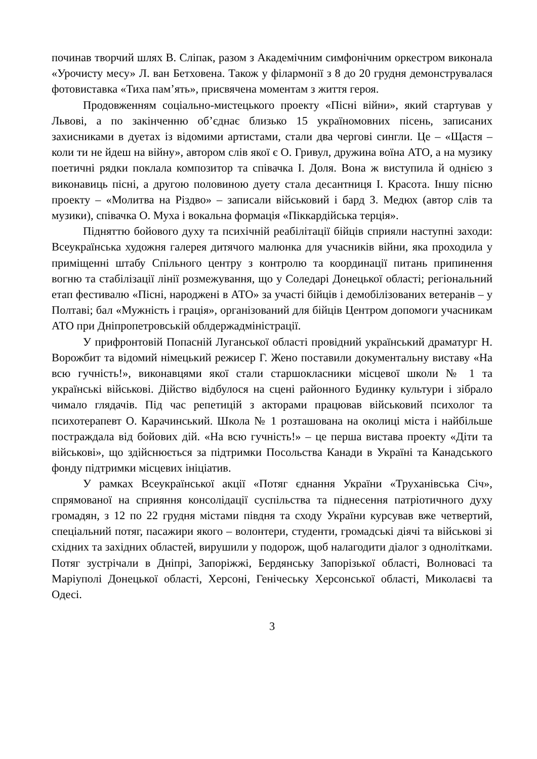починав творчий шлях В. Сліпак, разом з Академічним симфонічним оркестром виконала «Урочисту месу» Л. ван Бетховена. Також у філармонії з 8 до 20 грудня демонструвалася фотовиставка «Тиха пам’ять», присвячена моментам з життя героя.
Продовженням соціально-мистецького проекту «Пісні війни», який стартував у Львові, а по закінченню об’єднає близько 15 україномовних пісень, записаних захисниками в дуетах із відомими артистами, стали два чергові сингли. Це – «Щастя – коли ти не йдеш на війну», автором слів якої є О. Гривул, дружина воїна АТО, а на музику поетичні рядки поклала композитор та співачка І. Доля. Вона ж виступила й однією з виконавиць пісні, а другою половиною дуету стала десантниця І. Красота. Іншу пісню проекту – «Молитва на Різдво» – записали військовий і бард З. Медюх (автор слів та музики), співачка О. Муха і вокальна формація «Піккардійська терція».
Підняттю бойового духу та психічній реабілітації бійців сприяли наступні заходи: Всеукраїнська художня галерея дитячого малюнка для учасників війни, яка проходила у приміщенні штабу Спільного центру з контролю та координації питань припинення вогню та стабілізації лінії розмежування, що у Соледарі Донецької області; регіональний етап фестивалю «Пісні, народжені в АТО» за участі бійців і демобілізованих ветеранів – у Полтаві; бал «Мужність і грація», організований для бійців Центром допомоги учасникам АТО при Дніпропетровській облдержадміністрації.
У прифронтовій Попасній Луганської області провідний український драматург Н. Ворожбит та відомий німецький режисер Г. Жено поставили документальну виставу «На всю гучність!», виконавцями якої стали старшокласники місцевої школи № 1 та українські військові. Дійство відбулося на сцені районного Будинку культури і зібрало чимало глядачів. Під час репетицій з акторами працював військовий психолог та психотерапевт О. Карачинський. Школа № 1 розташована на околиці міста і найбільше постраждала від бойових дій. «На всю гучність!» – це перша вистава проекту «Діти та військові», що здійснюється за підтримки Посольства Канади в Україні та Канадського фонду підтримки місцевих ініціатив.
У рамках Всеукраїнської акції «Потяг єднання України «Труханівська Січ», спрямованої на сприяння консолідації суспільства та піднесення патріотичного духу громадян, з 12 по 22 грудня містами півдня та сходу України курсував вже четвертий, спеціальний потяг, пасажири якого – волонтери, студенти, громадські діячі та військові зі східних та західних областей, вирушили у подорож, щоб налагодити діалог з однолітками. Потяг зустрічали в Дніпрі, Запоріжжі, Бердянську Запорізької області, Волновасі та Маріуполі Донецької області, Херсоні, Генічеську Херсонської області, Миколаєві та Одесі.
3